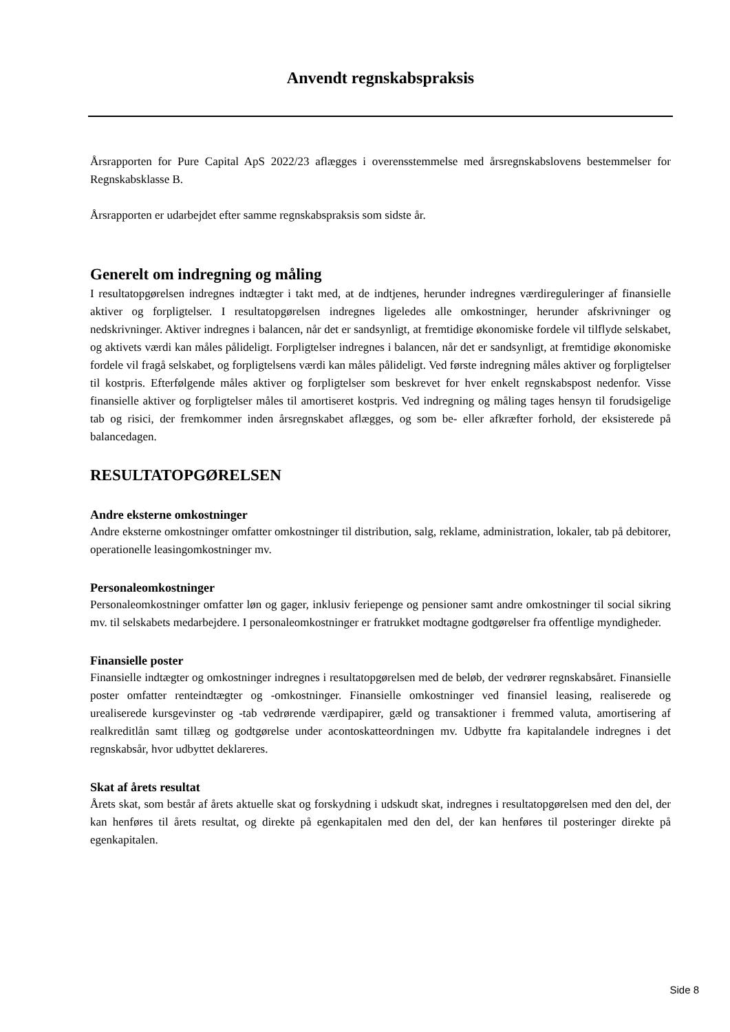Anvendt regnskabspraksis
Årsrapporten for Pure Capital ApS 2022/23 aflægges i overensstemmelse med årsregnskabslovens bestemmelser for Regnskabsklasse B.
Årsrapporten er udarbejdet efter samme regnskabspraksis som sidste år.
Generelt om indregning og måling
I resultatopgørelsen indregnes indtægter i takt med, at de indtjenes, herunder indregnes værdireguleringer af finansielle aktiver og forpligtelser. I resultatopgørelsen indregnes ligeledes alle omkostninger, herunder afskrivninger og nedskrivninger. Aktiver indregnes i balancen, når det er sandsynligt, at fremtidige økonomiske fordele vil tilflyde selskabet, og aktivets værdi kan måles pålideligt. Forpligtelser indregnes i balancen, når det er sandsynligt, at fremtidige økonomiske fordele vil fragå selskabet, og forpligtelsens værdi kan måles pålideligt. Ved første indregning måles aktiver og forpligtelser til kostpris. Efterfølgende måles aktiver og forpligtelser som beskrevet for hver enkelt regnskabspost nedenfor. Visse finansielle aktiver og forpligtelser måles til amortiseret kostpris. Ved indregning og måling tages hensyn til forudsigelige tab og risici, der fremkommer inden årsregnskabet aflægges, og som be- eller afkræfter forhold, der eksisterede på balancedagen.
RESULTATOPGØRELSEN
Andre eksterne omkostninger
Andre eksterne omkostninger omfatter omkostninger til distribution, salg, reklame, administration, lokaler, tab på debitorer, operationelle leasingomkostninger mv.
Personaleomkostninger
Personaleomkostninger omfatter løn og gager, inklusiv feriepenge og pensioner samt andre omkostninger til social sikring mv. til selskabets medarbejdere. I personaleomkostninger er fratrukket modtagne godtgørelser fra offentlige myndigheder.
Finansielle poster
Finansielle indtægter og omkostninger indregnes i resultatopgørelsen med de beløb, der vedrører regnskabsåret. Finansielle poster omfatter renteindtægter og -omkostninger. Finansielle omkostninger ved finansiel leasing, realiserede og urealiserede kursgevinster og -tab vedrørende værdipapirer, gæld og transaktioner i fremmed valuta, amortisering af realkreditlån samt tillæg og godtgørelse under acontoskatteordningen mv. Udbytte fra kapitalandele indregnes i det regnskabsår, hvor udbyttet deklareres.
Skat af årets resultat
Årets skat, som består af årets aktuelle skat og forskydning i udskudt skat, indregnes i resultatopgørelsen med den del, der kan henføres til årets resultat, og direkte på egenkapitalen med den del, der kan henføres til posteringer direkte på egenkapitalen.
Side 8